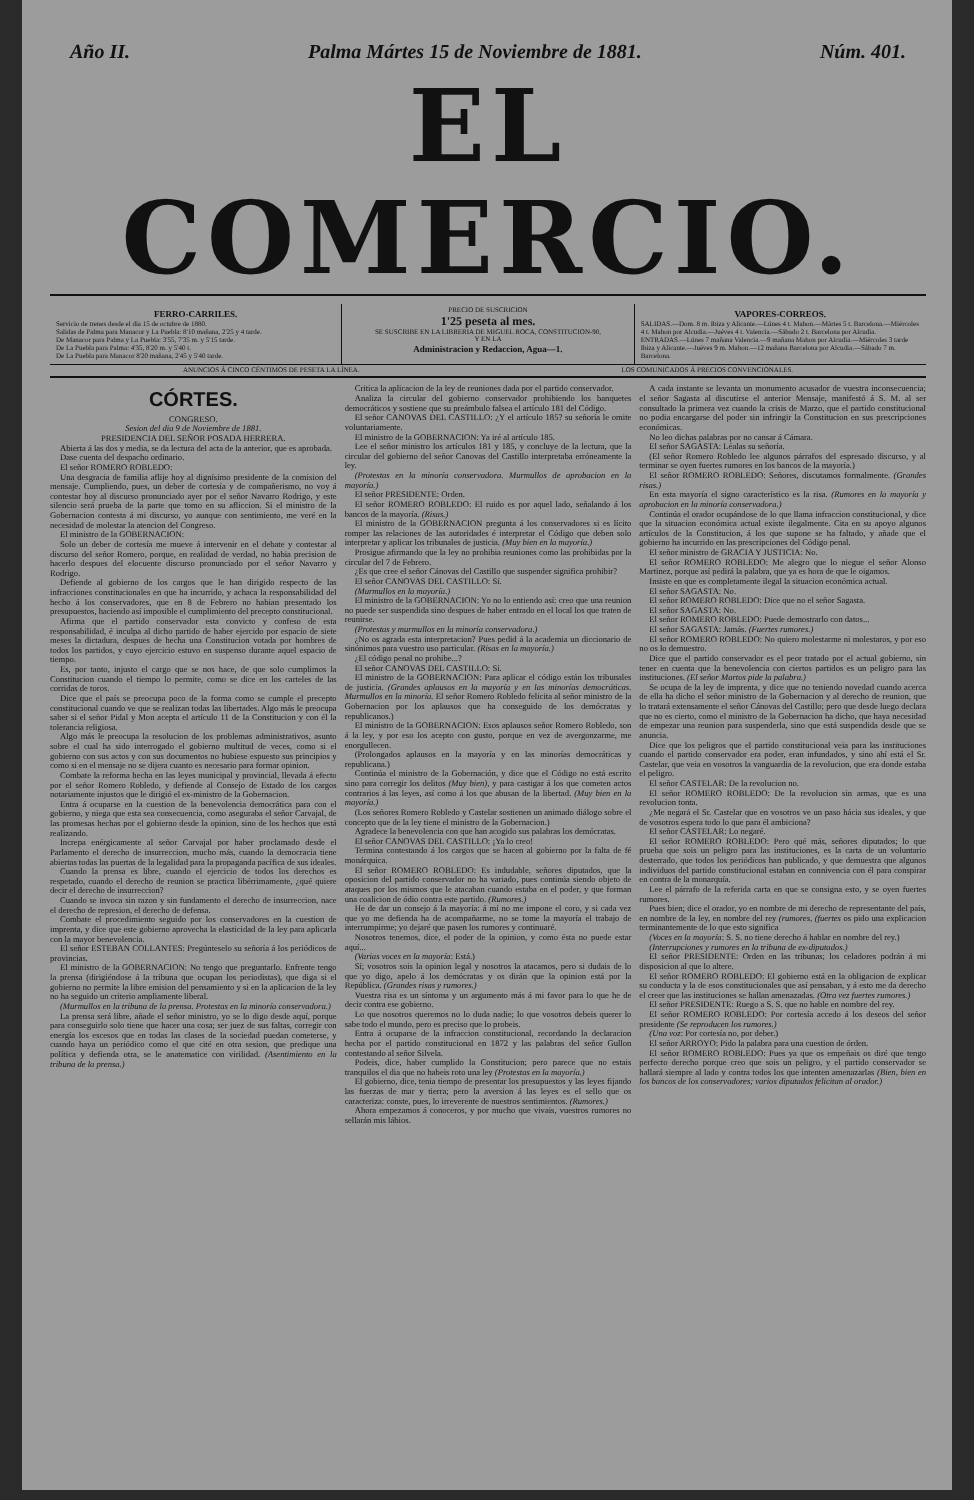Año II. Palma Mártes 15 de Noviembre de 1881. Núm. 401.
EL COMERCIO.
FERRO-CARRILES.
Servicio de trenes desde el dia 15 de octubre de 1880.
Salidas de Palma para Manacor y La Puebla: 8'10 mañana, 2'25 y 4 tarde.
De Manacor para Palma y La Puebla: 3'55, 7'35 m. y 5'15 tarde.
De La Puebla para Palma: 4'35, 8'20 m. y 5'40 t.
De La Puebla para Manacor 8'20 mañana, 2'45 y 5'40 tarde.
PRECIO DE SUSCRICION
1'25 peseta al mes.
SE SUSCRIBE EN LA LIBRERIA DE MIGUEL ROCA, CONSTITUCION-90,
Y EN LA
Administracion y Redaccion, Agua—1.
VAPORES-CORREOS.
SALIDAS.—Dom. 8 m. Ibiza y Alicante.—Lúnes 4 t. Mahon.—Mártes 5 t. Barcelona.—Miércoles 4 t. Mahon por Alcudia.—Juéves 4 t. Valencia.—Sábado 2 t. Barcelona por Alcudia.
ENTRADAS.—Lúnes 7 mañana Valencia.—9 mañana Mahon por Alcudia.—Miércoles 3 tarde Ibiza y Alicante.—Juéves 9 m. Mahon.—12 mañana Barcelona por Alcudia.—Sábado 7 m. Barcelona.
ANUNCIOS Á CINCO CÉNTIMOS DE PESETA LA LÍNEA. LOS COMUNICADOS Á PRECIOS CONVENCIONALES.
CÓRTES.
CONGRESO.
Sesion del dia 9 de Noviembre de 1881.
PRESIDENCIA DEL SEÑOR POSADA HERRERA.
Abierta á las dos y media, se da lectura del acta de la anterior, que es aprobada.
Dase cuenta del despacho ordinario.
El señor ROMERO ROBLEDO:
Una desgracia de familia aflije hoy al dignísimo presidente de la comision del mensaje. Cumpliendo, pues, un deber de cortesía y de compañerismo, no voy á contestar hoy al discurso pronunciado ayer por el señor Navarro Rodrigo, y este silencio será prueba de la parte que tomo en su afliccion. Si el ministro de la Gobernacion contesta á mi discurso, yo aunque con sentimiento, me veré en la necesidad de molestar la atencion del Congreso.
El ministro de la GOBERNACION:
Solo un deber de cortesía me mueve á intervenir en el debate y contestar al discurso del señor Romero, porque, en realidad de verdad, no habia precision de hacerlo despues del elocuente discurso pronunciado por el señor Navarro y Rodrigo.
Defiende al gobierno de los cargos que le han dirigido respecto de las infracciones constitucionales en que ha incurrido, y achaca la responsabilidad del hecho á los conservadores, que en 8 de Febrero no habian presentado los presupuestos, haciendo así imposible el cumplimiento del precepto constitucional.
Afirma que el partido conservador esta convicto y confeso de esta responsabilidad, é inculpa al dicho partido de haber ejercido por espacio de siete meses la dictadura, despues de hecha una Constitucion votada por hombres de todos los partidos, y cuyo ejercicio estuvo en suspenso durante aquel espacio de tiempo.
Es, por tanto, injusto el cargo que se nos hace, de que solo cumplimos la Constitucion cuando el tiempo lo permite, como se dice en los carteles de las corridas de toros.
Dice que el país se preocupa poco de la forma como se cumple el precepto constitucional cuando ve que se realizan todas las libertades. Algo más le preocupa saber si el señor Pidal y Mon acepta el artículo 11 de la Constitucion y con él la tolerancia religiosa.
Algo más le preocupa la resolucion de los problemas administrativos, asunto sobre el cual ha sido interrogado el gobierno multitud de veces, como si el gobierno con sus actos y con sus documentos no hubiese espuesto sus principios y como si en el mensaje no se dijera cuanto es necesario para formar opinion.
Combate la reforma hecha en las leyes municipal y provincial, llevada á efecto por el señor Romero Robledo, y defiende al Consejo de Estado de los cargos notariamente injustos que le dirigió el ex-ministro de la Gobernacion.
Entra á ocuparse en la cuestion de la benevolencia democrática para con el gobierno, y niega que esta sea consecuencia, como aseguraba el señor Carvajal, de las promesas hechas por el gobierno desde la opinion, sino de los hechos que está realizando.
Increpa enérgicamente al señor Carvajal por haber proclamado desde el Parlamento el derecho de insurreccion, mucho más, cuando la democracia tiene abiertas todas las puertas de la legalidad para la propaganda pacífica de sus ideales.
Cuando la prensa es libre, cuando el ejercicio de todos los derechos es respetado, cuando el derecho de reunion se practica libérrimamente, ¿qué quiere decir el derecho de insurreccion?
Cuando se invoca sin razon y sin fundamento el derecho de insurreccion, nace el derecho de represion, el derecho de defensa.
Combate el procedimiento seguido por los conservadores en la cuestion de imprenta, y dice que este gobierno aprovecha la elasticidad de la ley para aplicarla con la mayor benevolencia.
El señor ESTEBAN COLLANTES: Pregúnteselo su señoría á los periódicos de provincias.
El ministro de la GOBERNACION: No tengo que preguntarlo. Enfrente tengo la prensa (dirigiéndose á la tribuna que ocupan los periodistas), que diga si el gobierno no permite la libre emision del pensamiento y si en la aplicacion de la ley no ha seguido un criterio ampliamente liberal.
(Murmullos en la tribuna de la prensa. Protestas en la minoría conservadora.)
La prensa será libre, añade el señor ministro, yo se lo digo desde aquí, porque para conseguirlo solo tiene que hacer una cosa; ser juez de sus faltas, corregir con energía los escesos que en todas las clases de la sociedad puedan cometerse, y cuando haya un periódico como el que cité en otra sesion, que predique una política y defienda otra, se le anatematice con virilidad. (Asentimiento en la tribuna de la prensa.)
Critica la aplicacion de la ley de reuniones dada por el partido conservador.
Analiza la circular del gobierno conservador prohibiendo los banquetes democráticos y sostiene que su preámbulo falsea el artículo 181 del Código.
El señor CANOVAS DEL CASTILLO: ¿Y el artículo 185? su señoría le omite voluntariamente.
El ministro de la GOBERNACION: Ya iré al artículo 185.
Lee el señor ministro los artículos 181 y 185, y concluye de la lectura, que la circular del gobierno del señor Canovas del Castillo interpretaba erróneamente la ley.
(Protestas en la minoría conservadora. Murmullos de aprobacion en la mayoría.)
El señor PRESIDENTE: Orden.
El señor ROMERO ROBLEDO: El ruido es por aquel lado, señalando á los bancos de la mayoría. (Risas.)
El ministro de la GOBERNACION pregunta á los conservadores si es lícito romper las relaciones de las autoridades é interpretar el Código que deben solo interpretar y aplicar los tribunales de justicia. (Muy bien en la mayoría.)
Prosigue afirmando que la ley no prohibia reuniones como las prohibidas por la circular del 7 de Febrero.
¿Es que cree el señor Cánovas del Castillo que suspender significa prohibir?
El señor CANOVAS DEL CASTILLO: Sí.
(Murmullos en la mayoría.)
El ministro de la GOBERNACION: Yo no lo entiendo así: creo que una reunion no puede ser suspendida sino despues de haber entrado en el local los que traten de reunirse.
(Protestas y murmullos en la minoría conservadora.)
¿No os agrada esta interpretacion? Pues pedid á la academia un diccionario de sinónimos para vuestro uso particular. (Risas en la mayoría.)
¿El código penal no prohibe...?
El señor CANOVAS DEL CASTILLO: Sí.
El ministro de la GOBERNACION: Para aplicar el código están los tribunales de justicia. (Grandes aplausos en la mayoría y en las minorías democráticas. Murmullos en la minoría. El señor Romero Robledo felicita al señor ministro de la Gobernacion por los aplausos que ha conseguido de los demócratas y republicanos.)
El ministro de la GOBERNACION: Esos aplausos señor Romero Robledo, son á la ley, y por eso los acepto con gusto, porque en vez de avergonzarme, me enorgullecen.
(Prolongados aplausos en la mayoría y en las minorías democráticas y republicana.)
Continúa el ministro de la Gobernación, y dice que el Código no está escrito sino para corregir los delitos (Muy bien), y para castigar á los que cometen actos contrarios á las leyes, así como á los que abusan de la libertad. (Muy bien en la mayoría.)
(Los señores Romero Robledo y Castelar sostienen un animado diálogo sobre el concepto que de la ley tiene el ministro de la Gobernacion.)
Agradece la benevolencia con que han acogido sus palabras los demócratas.
El señor CANOVAS DEL CASTILLO: ¡Ya lo creo!
Termina contestando á los cargos que se hacen al gobierno por la falta de fé monárquica.
El señor ROMERO ROBLEDO: Es indudable, señores diputados, que la oposicion del partido conservador no ha variado, pues continúa siendo objeto de ataques por los mismos que le atacaban cuando estaba en el poder, y que forman una coalicion de ódio contra este partido. (Rumores.)
He de dar un consejo á la mayoría: á mí no me impone el coro, y si cada vez que yo me defienda ha de acompañarme, no se tome la mayoría el trabajo de interrumpirme; yo dejaré que pasen los rumores y continuaré.
Nosotros tenemos, dice, el poder de la opinion, y como ésta no puede estar aquí...
(Varias voces en la mayoría: Está.)
Sí; vosotros sois la opinion legal y nosotros la atacamos, pero si dudais de lo que yo digo, apelo á los demócratas y os dirán que la opinion está por la República. (Grandes risas y rumores.)
Vuestra risa es un síntoma y un argumento más á mi favor para lo que he de decir contra ese gobierno.
Lo que nosotros queremos no lo duda nadie; lo que vosotros debeis querer lo sabe todo el mundo, pero es preciso que lo probeis.
Entra á ocuparse de la infraccion constitucional, recordando la declaracion hecha por el partido constitucional en 1872 y las palabras del señor Gullon contestando al señor Silvela.
Podeis, dice, haber cumplido la Constitucion; pero parece que no estais tranquilos el dia que no habeis roto una ley (Protestas en la mayoría.)
El gobierno, dice, tenia tiempo de presentar los presupuestos y las leyes fijando las fuerzas de mar y tierra; pero la aversion á las leyes es el sello que os caracteriza: conste, pues, lo irreverente de nuestros sentimientos. (Rumores.)
Ahora empezamos á conoceros, y por mucho que vivais, vuestros rumores no sellarán mis lábios.
A cada instante se levanta un monumento acusador de vuestra inconsecuencia; el señor Sagasta al discutirse el anterior Mensaje, manifestó á S. M. al ser consultado la primera vez cuando la crisis de Marzo, que el partido constitucional no podia encargarse del poder sin infringir la Constitucion en sus prescripciones económicas.
No leo dichas palabras por no cansar á Cámara.
El señor SAGASTA: Léalas su señoría.
(El señor Romero Robledo lee algunos párrafos del espresado discurso, y al terminar se oyen fuertes rumores en los bancos de la mayoría.)
El señor ROMERO ROBLEDO: Señores, discutamos formalmente. (Grandes risas.)
En esta mayoría el signo característico es la risa. (Rumores en la mayoría y aprobacion en la minoría conservadora.)
Continúa el orador ocupándose de lo que llama infraccion constitucional, y dice que la situacion económica actual existe ilegalmente. Cita en su apoyo algunos artículos de la Constitucion, á los que supone se ha faltado, y añade que el gobierno ha incurrido en las prescripciones del Código penal.
El señor ministro de GRACIA Y JUSTICIA: No.
El señor ROMERO ROBLEDO: Me alegro que lo niegue el señor Alonso Martinez, porque así pedirá la palabra, que ya es hora de que le oigamos.
Insiste en que es completamente ilegal la situacion económica actual.
El señor SAGASTA: No.
El señor ROMERO ROBLEDO: Dice que no el señor Sagasta.
El señor SAGASTA: No.
El señor ROMERO ROBLEDO: Puede demostrarlo con datos...
El señor SAGASTA: Jamás. (Fuertes rumores.)
El señor ROMERO ROBLEDO: No quiero molestarme ni molestaros, y por eso no os lo demuestro.
Dice que el partido conservador es el peor tratado por el actual gobierno, sin tener en cuenta que la benevolencia con ciertos partidos es un peligro para las instituciones. (El señor Martos pide la palabra.)
Se ocupa de la ley de imprenta, y dice que no teniendo novedad cuando acerca de ella ha dicho el señor ministro de la Gobernacion y al derecho de reunion, que lo tratará extensamente el señor Cánovas del Castillo; pero que desde luego declara que no es cierto, como el ministro de la Gobernacion ha dicho, que haya necesidad de empezar una reunion para suspenderla, sino que está suspendida desde que se anuncia.
Dice que los peligros que el partido constitucional veia para las instituciones cuando el partido conservador era poder, eran infundados, y sino ahí está el Sr. Castelar, que veia en vosotros la vanguardia de la revolucion, que era donde estaba el peligro.
El señor CASTELAR: De la revolucion no.
El señor ROMERO ROBLEDO: De la revolucion sin armas, que es una revolucion tonta.
¿Me negará el Sr. Castelar que en vosotros ve un paso hácia sus ideales, y que de vosotros espera todo lo que para él ambiciona?
El señor CASTELAR: Lo negaré.
El señor ROMERO ROBLEDO: Pero qué más, señores diputados; lo que prueba que sois un peligro para las instituciones, es la carta de un voluntario desterrado, que todos los periódicos han publicado, y que demuestra que algunos individuos del partido constitucional estaban en connivencia con él para conspirar en contra de la monarquía.
Lee el párrafo de la referida carta en que se consigna esto, y se oyen fuertes rumores.
Pues bien; dice el orador, yo en nombre de mi derecho de representante del país, en nombre de la ley, en nombre del rey (rumores, (fuertes os pido una explicacion terminantemente de lo que esto significa
(Voces en la mayoría: S. S. no tiene derecho á hablar en nombre del rey.)
(Interrupciones y rumores en la tribuna de ex-diputados.)
El señor PRESIDENTE: Orden en las tribunas; los celadores podrán á mi disposicion al que lo altere.
El señor ROMERO ROBLEDO: El gobierno está en la obligacion de explicar su conducta y la de esos constitucionales que así pensaban, y á esto me da derecho el creer que las instituciones se hallan amenazadas. (Otra vez fuertes rumores.)
El señor PRESIDENTE: Ruego a S. S. que no hable en nombre del rey.
El señor ROMERO ROBLEDO: Por cortesía accedo á los deseos del señor presidente (Se reproducen los rumores.)
(Una voz: Por cortesía no, por deber.)
El señor ARROYO: Pido la palabra para una cuestion de órden.
El señor ROMERO ROBLEDO: Pues ya que os empeñais os diré que tengo perfecto derecho porque creo que sois un peligro, y el partido conservador se hallará siempre al lado y contra todos los que intenten amenazarlas (Bien, bien en los bancos de los conservadores; varios diputados felicitan al orador.)